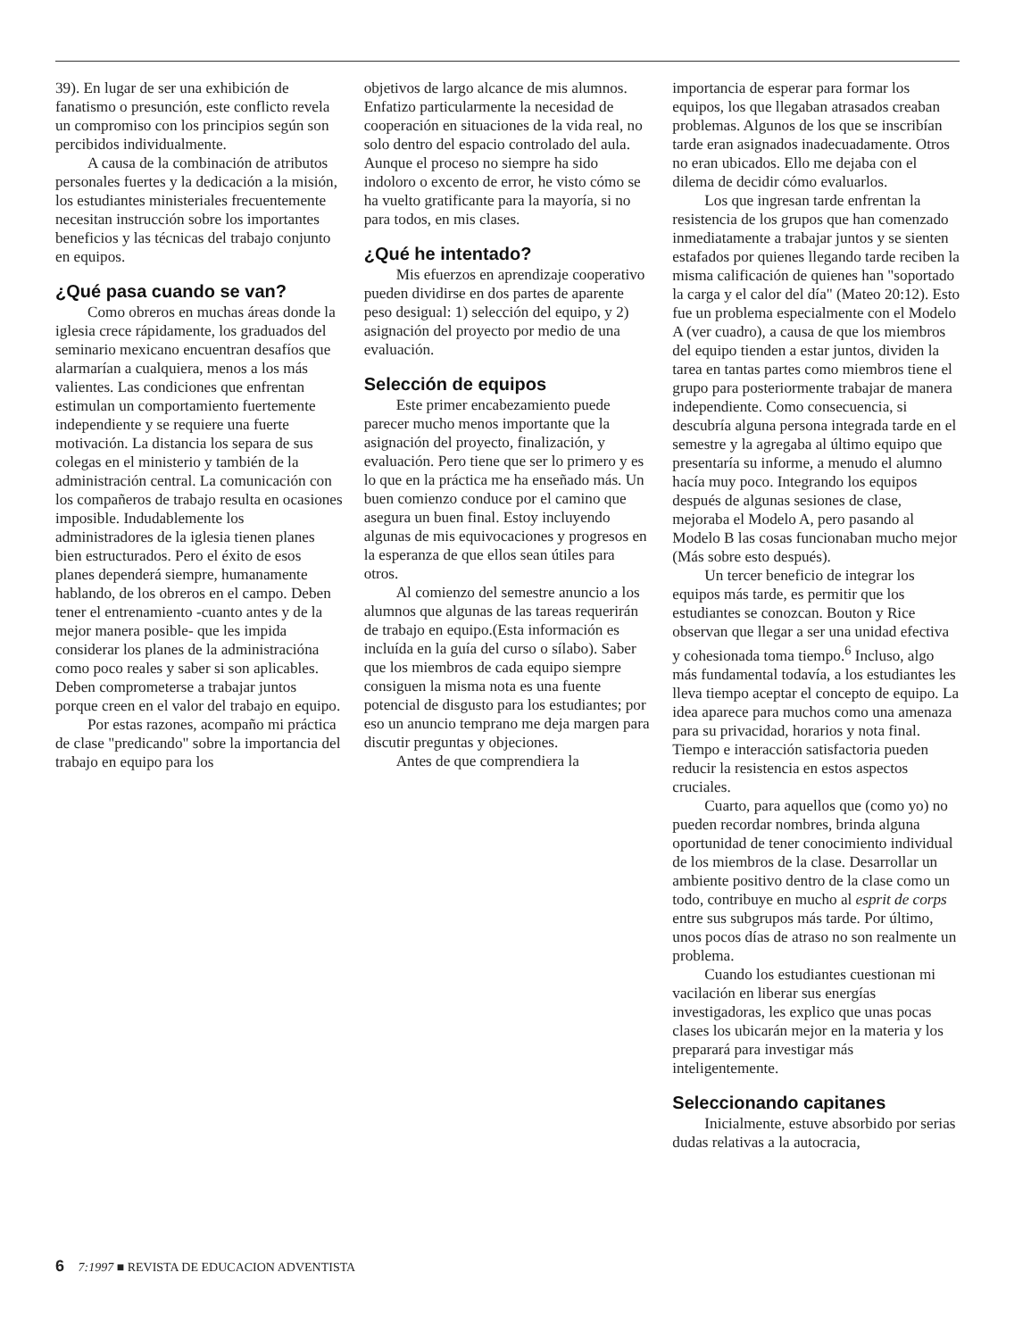39). En lugar de ser una exhibición de fanatismo o presunción, este conflicto revela un compromiso con los principios según son percibidos individualmente.
A causa de la combinación de atributos personales fuertes y la dedicación a la misión, los estudiantes ministeriales frecuentemente necesitan instrucción sobre los importantes beneficios y las técnicas del trabajo conjunto en equipos.
¿Qué pasa cuando se van?
Como obreros en muchas áreas donde la iglesia crece rápidamente, los graduados del seminario mexicano encuentran desafíos que alarmarían a cualquiera, menos a los más valientes. Las condiciones que enfrentan estimulan un comportamiento fuertemente independiente y se requiere una fuerte motivación. La distancia los separa de sus colegas en el ministerio y también de la administración central. La comunicación con los compañeros de trabajo resulta en ocasiones imposible. Indudablemente los administradores de la iglesia tienen planes bien estructurados. Pero el éxito de esos planes dependerá siempre, humanamente hablando, de los obreros en el campo. Deben tener el entrenamiento -cuanto antes y de la mejor manera posible- que les impida considerar los planes de la administracióna como poco reales y saber si son aplicables. Deben comprometerse a trabajar juntos porque creen en el valor del trabajo en equipo.
Por estas razones, acompaño mi práctica de clase "predicando" sobre la importancia del trabajo en equipo para los
objetivos de largo alcance de mis alumnos. Enfatizo particularmente la necesidad de cooperación en situaciones de la vida real, no solo dentro del espacio controlado del aula. Aunque el proceso no siempre ha sido indoloro o excento de error, he visto cómo se ha vuelto gratificante para la mayoría, si no para todos, en mis clases.
¿Qué he intentado?
Mis efuerzos en aprendizaje cooperativo pueden dividirse en dos partes de aparente peso desigual: 1) selección del equipo, y 2) asignación del proyecto por medio de una evaluación.
Selección de equipos
Este primer encabezamiento puede parecer mucho menos importante que la asignación del proyecto, finalización, y evaluación. Pero tiene que ser lo primero y es lo que en la práctica me ha enseñado más. Un buen comienzo conduce por el camino que asegura un buen final. Estoy incluyendo algunas de mis equivocaciones y progresos en la esperanza de que ellos sean útiles para otros.
Al comienzo del semestre anuncio a los alumnos que algunas de las tareas requerirán de trabajo en equipo.(Esta información es incluída en la guía del curso o sílabo). Saber que los miembros de cada equipo siempre consiguen la misma nota es una fuente potencial de disgusto para los estudiantes; por eso un anuncio temprano me deja margen para discutir preguntas y objeciones.
Antes de que comprendiera la
importancia de esperar para formar los equipos, los que llegaban atrasados creaban problemas. Algunos de los que se inscribían tarde eran asignados inadecuadamente. Otros no eran ubicados. Ello me dejaba con el dilema de decidir cómo evaluarlos.
Los que ingresan tarde enfrentan la resistencia de los grupos que han comenzado inmediatamente a trabajar juntos y se sienten estafados por quienes llegando tarde reciben la misma calificación de quienes han "soportado la carga y el calor del día" (Mateo 20:12). Esto fue un problema especialmente con el Modelo A (ver cuadro), a causa de que los miembros del equipo tienden a estar juntos, dividen la tarea en tantas partes como miembros tiene el grupo para posteriormente trabajar de manera independiente. Como consecuencia, si descubría alguna persona integrada tarde en el semestre y la agregaba al último equipo que presentaría su informe, a menudo el alumno hacía muy poco. Integrando los equipos después de algunas sesiones de clase, mejoraba el Modelo A, pero pasando al Modelo B las cosas funcionaban mucho mejor (Más sobre esto después).
Un tercer beneficio de integrar los equipos más tarde, es permitir que los estudiantes se conozcan. Bouton y Rice observan que llegar a ser una unidad efectiva y cohesionada toma tiempo.<sup>6</sup> Incluso, algo más fundamental todavía, a los estudiantes les lleva tiempo aceptar el concepto de equipo. La idea aparece para muchos como una amenaza para su privacidad, horarios y nota final. Tiempo e interacción satisfactoria pueden reducir la resistencia en estos aspectos cruciales.
Cuarto, para aquellos que (como yo) no pueden recordar nombres, brinda alguna oportunidad de tener conocimiento individual de los miembros de la clase. Desarrollar un ambiente positivo dentro de la clase como un todo, contribuye en mucho al esprit de corps entre sus subgrupos más tarde. Por último, unos pocos días de atraso no son realmente un problema.
Cuando los estudiantes cuestionan mi vacilación en liberar sus energías investigadoras, les explico que unas pocas clases los ubicarán mejor en la materia y los preparará para investigar más inteligentemente.
Seleccionando capitanes
Inicialmente, estuve absorbido por serias dudas relativas a la autocracia,
6 7:1997 ■ REVISTA DE EDUCACION ADVENTISTA